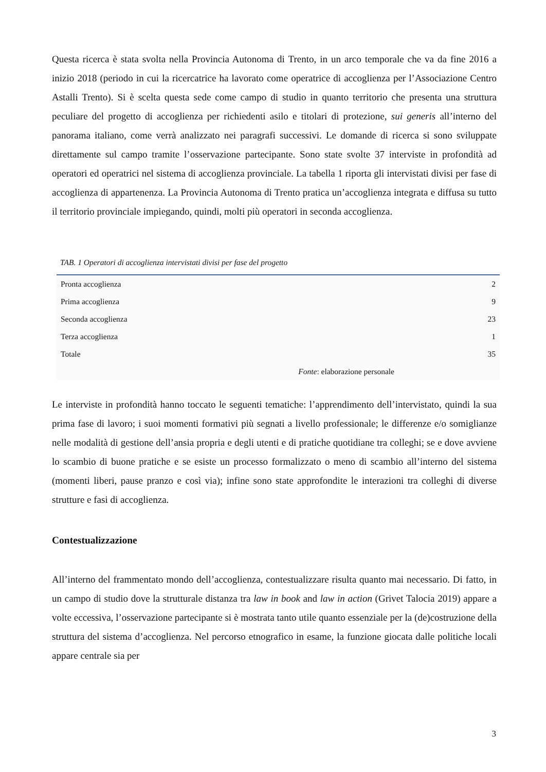Questa ricerca è stata svolta nella Provincia Autonoma di Trento, in un arco temporale che va da fine 2016 a inizio 2018 (periodo in cui la ricercatrice ha lavorato come operatrice di accoglienza per l’Associazione Centro Astalli Trento). Si è scelta questa sede come campo di studio in quanto territorio che presenta una struttura peculiare del progetto di accoglienza per richiedenti asilo e titolari di protezione, sui generis all’interno del panorama italiano, come verrà analizzato nei paragrafi successivi. Le domande di ricerca si sono sviluppate direttamente sul campo tramite l’osservazione partecipante. Sono state svolte 37 interviste in profondità ad operatori ed operatrici nel sistema di accoglienza provinciale. La tabella 1 riporta gli intervistati divisi per fase di accoglienza di appartenenza. La Provincia Autonoma di Trento pratica un’accoglienza integrata e diffusa su tutto il territorio provinciale impiegando, quindi, molti più operatori in seconda accoglienza.
TAB. 1 Operatori di accoglienza intervistati divisi per fase del progetto
| Pronta accoglienza | 2 |
| Prima accoglienza | 9 |
| Seconda accoglienza | 23 |
| Terza accoglienza | 1 |
| Totale | 35 |
| Fonte : elaborazione personale | |
Le interviste in profondità hanno toccato le seguenti tematiche: l’apprendimento dell’intervistato, quindi la sua prima fase di lavoro; i suoi momenti formativi più segnati a livello professionale; le differenze e/o somiglianze nelle modalità di gestione dell’ansia propria e degli utenti e di pratiche quotidiane tra colleghi; se e dove avviene lo scambio di buone pratiche e se esiste un processo formalizzato o meno di scambio all’interno del sistema (momenti liberi, pause pranzo e così via); infine sono state approfondite le interazioni tra colleghi di diverse strutture e fasi di accoglienza.
Contestualizzazione
All’interno del frammentato mondo dell’accoglienza, contestualizzare risulta quanto mai necessario. Di fatto, in un campo di studio dove la strutturale distanza tra law in book and law in action (Grivet Talocia 2019) appare a volte eccessiva, l’osservazione partecipante si è mostrata tanto utile quanto essenziale per la (de)costruzione della struttura del sistema d’accoglienza. Nel percorso etnografico in esame, la funzione giocata dalle politiche locali appare centrale sia per
3